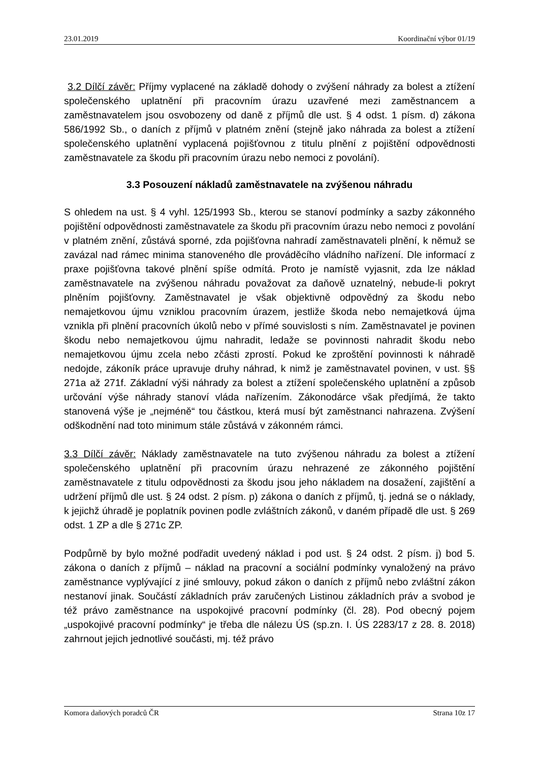23.01.2019 Koordinační výbor 01/19
3.2 Dílčí závěr: Příjmy vyplacené na základě dohody o zvýšení náhrady za bolest a ztížení společenského uplatnění při pracovním úrazu uzavřené mezi zaměstnancem a zaměstnavatelem jsou osvobozeny od daně z příjmů dle ust. § 4 odst. 1 písm. d) zákona 586/1992 Sb., o daních z příjmů v platném znění (stejně jako náhrada za bolest a ztížení společenského uplatnění vyplacená pojišťovnou z titulu plnění z pojištění odpovědnosti zaměstnavatele za škodu při pracovním úrazu nebo nemoci z povolání).
3.3 Posouzení nákladů zaměstnavatele na zvýšenou náhradu
S ohledem na ust. § 4 vyhl. 125/1993 Sb., kterou se stanoví podmínky a sazby zákonného pojištění odpovědnosti zaměstnavatele za škodu při pracovním úrazu nebo nemoci z povolání v platném znění, zůstává sporné, zda pojišťovna nahradí zaměstnavateli plnění, k němuž se zavázal nad rámec minima stanoveného dle prováděcího vládního nařízení. Dle informací z praxe pojišťovna takové plnění spíše odmítá. Proto je namístě vyjasnit, zda lze náklad zaměstnavatele na zvýšenou náhradu považovat za daňově uznatelný, nebude-li pokryt plněním pojišťovny. Zaměstnavatel je však objektivně odpovědný za škodu nebo nemajetkovou újmu vzniklou pracovním úrazem, jestliže škoda nebo nemajetková újma vznikla při plnění pracovních úkolů nebo v přímé souvislosti s ním. Zaměstnavatel je povinen škodu nebo nemajetkovou újmu nahradit, ledaže se povinnosti nahradit škodu nebo nemajetkovou újmu zcela nebo zčásti zprostí. Pokud ke zproštění povinnosti k náhradě nedojde, zákoník práce upravuje druhy náhrad, k nimž je zaměstnavatel povinen, v ust. §§ 271a až 271f. Základní výši náhrady za bolest a ztížení společenského uplatnění a způsob určování výše náhrady stanoví vláda nařízením. Zákonodárce však předjímá, že takto stanovená výše je „nejméně“ tou částkou, která musí být zaměstnanci nahrazena. Zvýšení odškodnění nad toto minimum stále zůstává v zákonném rámci.
3.3 Dílčí závěr: Náklady zaměstnavatele na tuto zvýšenou náhradu za bolest a ztížení společenského uplatnění při pracovním úrazu nehrazené ze zákonného pojištění zaměstnavatele z titulu odpovědnosti za škodu jsou jeho nákladem na dosažení, zajištění a udržení příjmů dle ust. § 24 odst. 2 písm. p) zákona o daních z příjmů, tj. jedná se o náklady, k jejichž úhradě je poplatník povinen podle zvláštních zákonů, v daném případě dle ust. § 269 odst. 1 ZP a dle § 271c ZP.
Podpůrně by bylo možné podřadit uvedený náklad i pod ust. § 24 odst. 2 písm. j) bod 5. zákona o daních z příjmů – náklad na pracovní a sociální podmínky vynaložený na právo zaměstnance vyplývající z jiné smlouvy, pokud zákon o daních z příjmů nebo zvláštní zákon nestanoví jinak. Součástí základních práv zaručených Listinou základních práv a svobod je též právo zaměstnance na uspokojivé pracovní podmínky (čl. 28). Pod obecný pojem „uspokojivé pracovní podmínky“ je třeba dle nálezu ÚS (sp.zn. I. ÚS 2283/17 z 28. 8. 2018) zahrnout jejich jednotlivé součásti, mj. též právo
Komora daňových poradců ČR Strana 10z 17